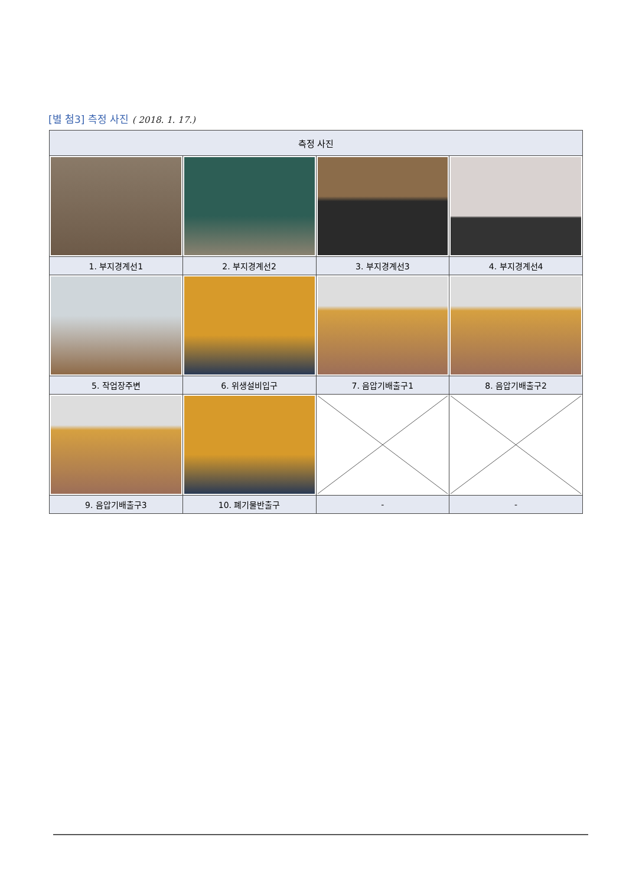[별 첨3] 측정 사진 ( 2018. 1. 17.)
| 측정 사진 | | | |
| --- | --- | --- | --- |
| 1. 부지경계선1 | 2. 부지경계선2 | 3. 부지경계선3 | 4. 부지경계선4 |
| 5. 작업장주변 | 6. 위생설비입구 | 7. 음압기배출구1 | 8. 음압기배출구2 |
| 9. 음압기배출구3 | 10. 폐기물반출구 | - | - |